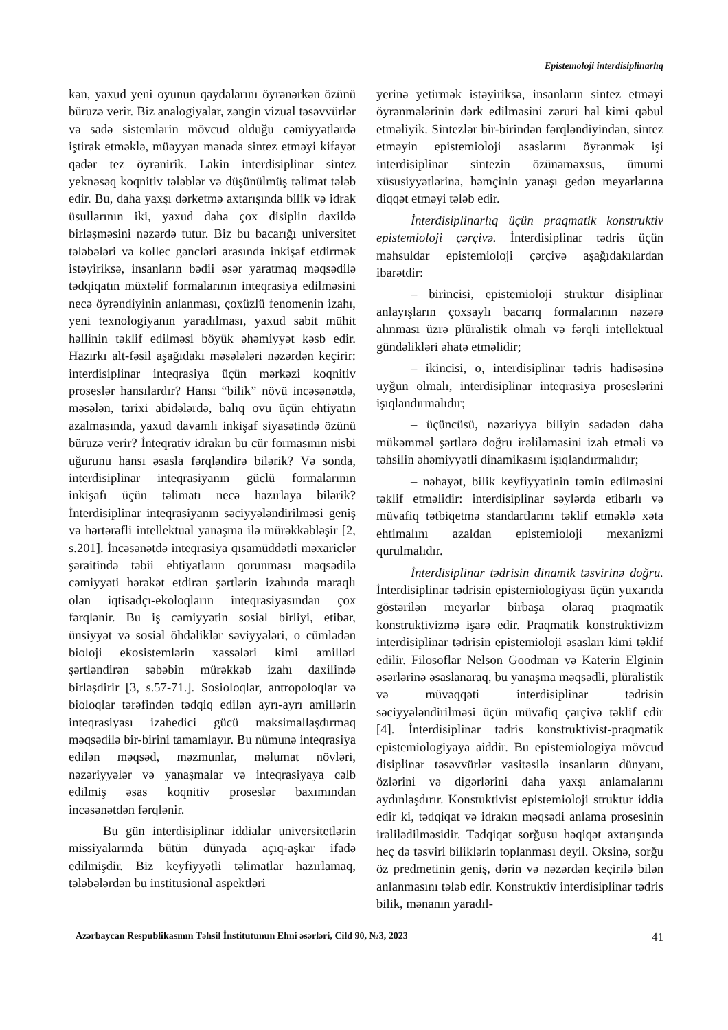Epistemoloji interdisiplinarlıq
kən, yaxud yeni oyunun qaydalarını öyrənərkən özünü büruzə verir. Biz analogiyalar, zəngin vizual təsəvvürlər və sadə sistemlərin mövcud olduğu cəmiyyətlərdə iştirak etməklə, müəyyən mənada sintez etməyi kifayət qədər tez öyrənirik. Lakin interdisiplinar sintez yeknəsəq koqnitiv tələblər və düşünülmüş təlimat tələb edir. Bu, daha yaxşı dərketmə axtarışında bilik və idrak üsullarının iki, yaxud daha çox disiplin daxildə birləşməsini nəzərdə tutur. Biz bu bacarığı universitet tələbələri və kollec gəncləri arasında inkişaf etdirmək istəyiriksə, insanların bədii əsər yaratmaq məqsədilə tədqiqatın müxtəlif formalarının inteqrasiya edilməsini necə öyrəndiyinin anlanması, çoxüzlü fenomenin izahı, yeni texnologiyanın yaradılması, yaxud sabit mühit həllinin təklif edilməsi böyük əhəmiyyət kəsb edir. Hazırkı alt-fəsil aşağıdakı məsələləri nəzərdən keçirir: interdisiplinar inteqrasiya üçün mərkəzi koqnitiv proseslər hansılardır? Hansı “bilik” növü incəsənətdə, məsələn, tarixi abidələrdə, balıq ovu üçün ehtiyatın azalmasında, yaxud davamlı inkişaf siyasətində özünü büruzə verir? İnteqrativ idrakın bu cür formasının nisbi uğurunu hansı əsasla fərqləndirə bilərik? Və sonda, interdisiplinar inteqrasiyanın güclü formalarının inkişafı üçün təlimatı necə hazırlaya bilərik? İnterdisiplinar inteqrasiyanın səciyyələndirilməsi geniş və hərtərəfli intellektual yanaşma ilə mürəkkəbləşir [2, s.201]. İncəsənətdə inteqrasiya qısamüddətli məxariclər şəraitində təbii ehtiyatların qorunması məqsədilə cəmiyyəti hərəkət etdirən şərtlərin izahında maraqlı olan iqtisadçı-ekoloqların inteqrasiyasından çox fərqlənir. Bu iş cəmiyyətin sosial birliyi, etibar, ünsiyyət və sosial öhdəliklər səviyyələri, o cümlədən bioloji ekosistemlərin xassələri kimi amilləri şərtləndirən səbəbin mürəkkəb izahı daxilində birləşdirir [3, s.57-71.]. Sosioloqlar, antropoloqlar və bioloqlar tərəfindən tədqiq edilən ayrı-ayrı amillərin inteqrasiyası izahedici gücü maksimallaşdırmaq məqsədilə bir-birini tamamlayır. Bu nümunə inteqrasiya edilən məqsəd, məzmunlar, məlumat növləri, nəzəriyyələr və yanaşmalar və inteqrasiyaya cəlb edilmiş əsas koqnitiv proseslər baxımından incəsənətdən fərqlənir.
Bu gün interdisiplinar iddialar universitetlərin missiyalarında bütün dünyada açıq-aşkar ifadə edilmişdir. Biz keyfiyyətli təlimatlar hazırlamaq, tələbələrdən bu institusional aspektləri
yerinə yetirmək istəyiriksə, insanların sintez etməyi öyrənmələrinin dərk edilməsini zəruri hal kimi qəbul etməliyik. Sintezlər bir-birindən fərqləndiyindən, sintez etməyin epistemioloji əsaslarını öyrənmək işi interdisiplinar sintezin özünəməxsus, ümumi xüsusiyyətlərinə, həmçinin yanaşı gedən meyarlarına diqqət etməyi tələb edir.
İnterdisiplinarlıq üçün praqmatik konstruktiv epistemioloji çərçivə. İnterdisiplinar tədris üçün məhsuldar epistemioloji çərçivə aşağıdakılardan ibarətdir:
– birincisi, epistemioloji struktur disiplinar anlayışların çoxsaylı bacarıq formalarının nəzərə alınması üzrə plüralistik olmalı və fərqli intellektual gündəlikləri əhatə etməlidir;
– ikincisi, o, interdisiplinar tədris hadisəsinə uyğun olmalı, interdisiplinar inteqrasiya proseslərini işıqlandırmalıdır;
– üçüncüsü, nəzəriyyə biliyin sadədən daha mükəmməl şərtlərə doğru irəliləməsini izah etməli və təhsilin əhəmiyyətli dinamikasını işıqlandırmalıdır;
– nəhayət, bilik keyfiyyətinin təmin edilməsini təklif etməlidir: interdisiplinar səylərdə etibarlı və müvafiq tətbiqetmə standartlarını təklif etməklə xəta ehtimalını azaldan epistemioloji mexanizmi qurulmalıdır.
İnterdisiplinar tədrisin dinamik təsvirinə doğru. İnterdisiplinar tədrisin epistemiologiyası üçün yuxarıda göstərilən meyarlar birbaşa olaraq praqmatik konstruktivizmə işarə edir. Praqmatik konstruktivizm interdisiplinar tədrisin epistemioloji əsasları kimi təklif edilir. Filosoflar Nelson Goodman və Katerin Elginin əsərlərinə əsaslanaraq, bu yanaşma məqsədli, plüralistik və müvəqqəti interdisiplinar tədrisin səciyyələndirilməsi üçün müvafiq çərçivə təklif edir [4]. İnterdisiplinar tədris konstruktivist-praqmatik epistemiologiyaya aiddir. Bu epistemiologiya mövcud disiplinar təsəvvürlər vasitəsilə insanların dünyanı, özlərini və digərlərini daha yaxşı anlamalarını aydınlaşdırır. Konstuktivist epistemioloji struktur iddia edir ki, tədqiqat və idrakın məqsədi anlama prosesinin irəlilədilməsidir. Tədqiqat sorğusu həqiqət axtarışında heç də təsviri biliklərin toplanması deyil. Əksinə, sorğu öz predmetinin geniş, dərin və nəzərdən keçirilə bilən anlanmasını tələb edir. Konstruktiv interdisiplinar tədris bilik, mənanın yaradıl-
Azərbaycan Respublikasının Təhsil İnstitutunun Elmi əsərləri, Cild 90, №3, 2023 41